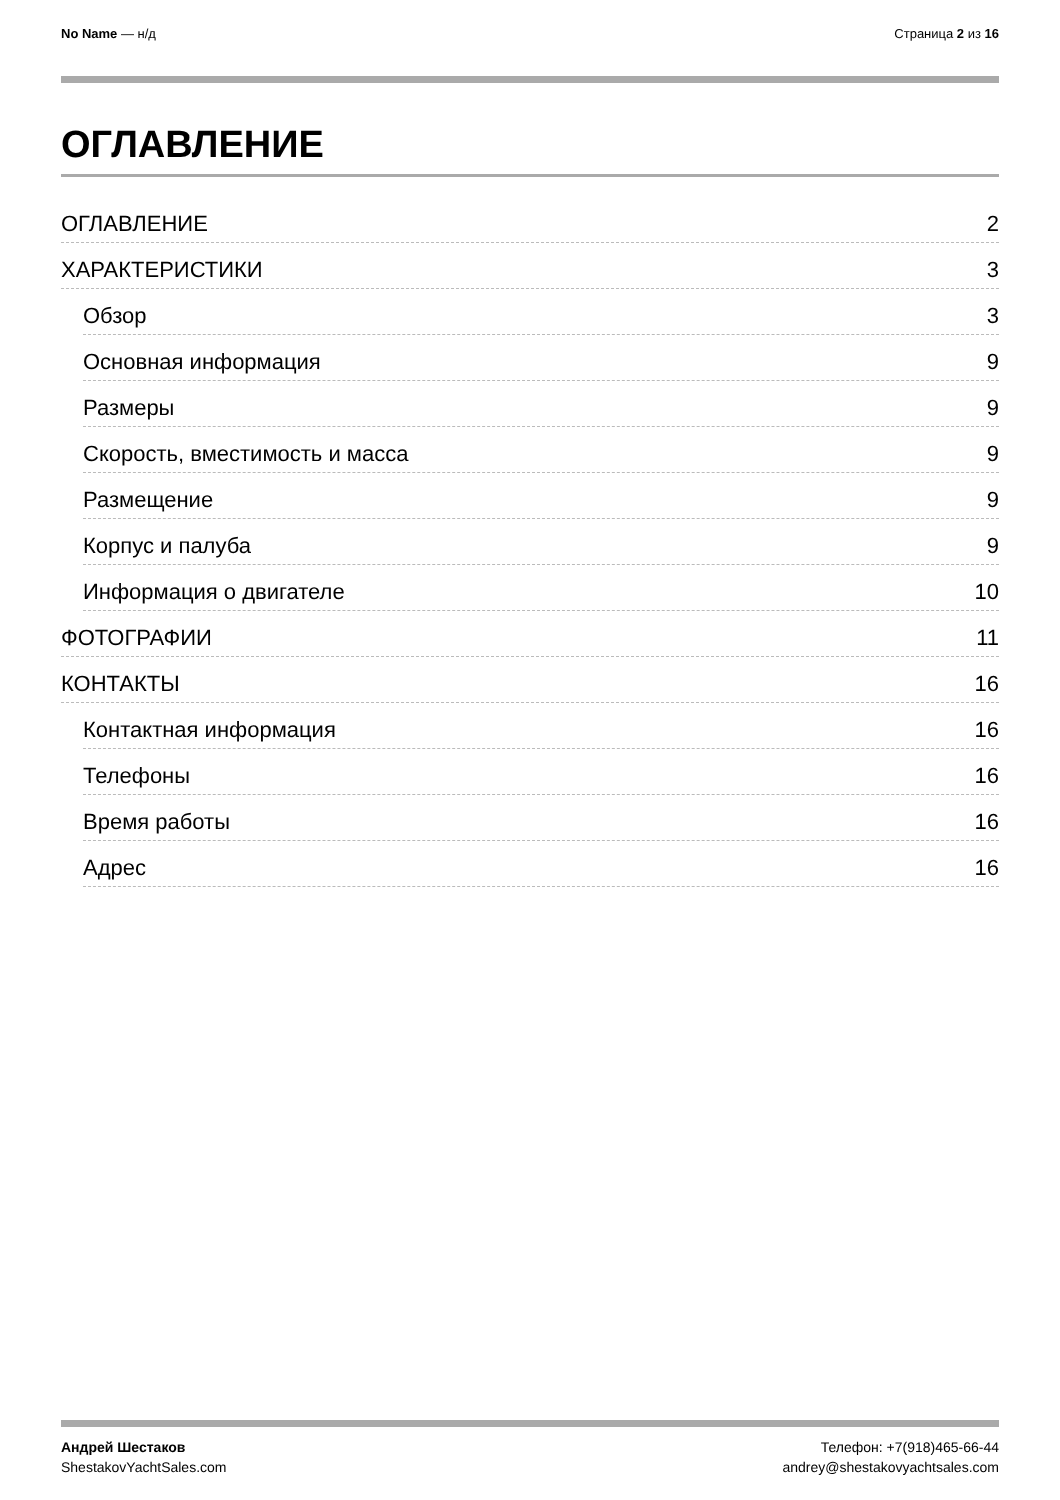No Name — н/д Страница 2 из 16
ОГЛАВЛЕНИЕ
ОГЛАВЛЕНИЕ 2
ХАРАКТЕРИСТИКИ 3
Обзор 3
Основная информация 9
Размеры 9
Скорость, вместимость и масса 9
Размещение 9
Корпус и палуба 9
Информация о двигателе 10
ФОТОГРАФИИ 11
КОНТАКТЫ 16
Контактная информация 16
Телефоны 16
Время работы 16
Адрес 16
Андрей Шестаков Телефон: +7(918)465-66-44
ShestakovYachtSales.com andrey@shestakovyachtsales.com